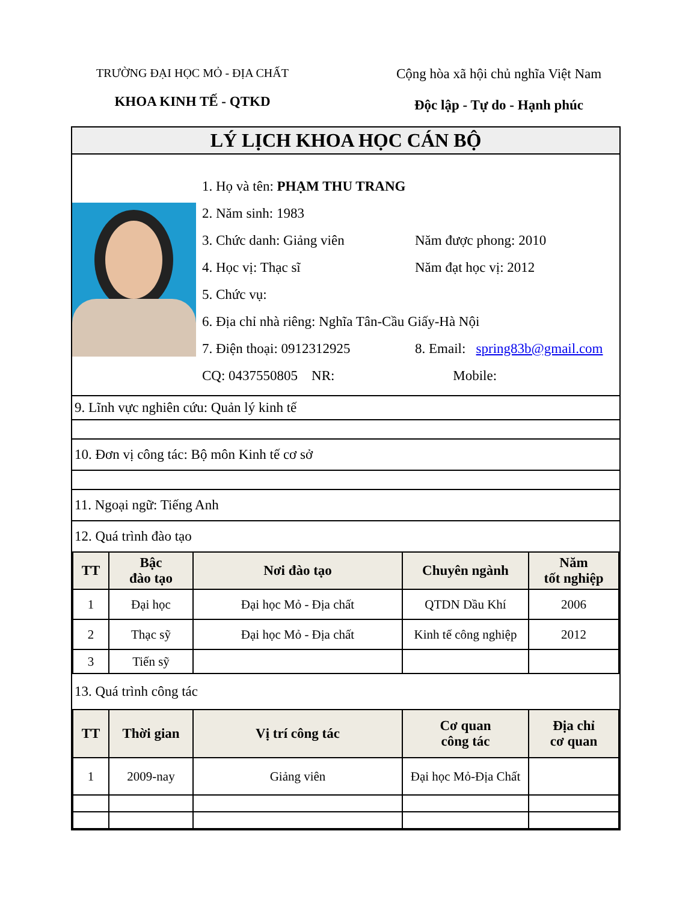TRƯỜNG ĐẠI HỌC MỎ - ĐỊA CHẤT
KHOA KINH TẾ - QTKD
Cộng hòa xã hội chủ nghĩa Việt Nam
Độc lập - Tự do - Hạnh phúc
LÝ LỊCH KHOA HỌC CÁN BỘ
1. Họ và tên: PHẠM THU TRANG
2. Năm sinh: 1983
3. Chức danh: Giảng viên Năm được phong: 2010
4. Học vị: Thạc sĩ Năm đạt học vị: 2012
5. Chức vụ:
6. Địa chỉ nhà riêng: Nghĩa Tân-Cầu Giấy-Hà Nội
7. Điện thoại: 0912312925 8. Email: spring83b@gmail.com
CQ: 0437550805 NR: Mobile:
9. Lĩnh vực nghiên cứu: Quản lý kinh tế
10. Đơn vị công tác: Bộ môn Kinh tế cơ sở
11. Ngoại ngữ: Tiếng Anh
12. Quá trình đào tạo
| TT | Bậc đào tạo | Nơi đào tạo | Chuyên ngành | Năm tốt nghiệp |
| --- | --- | --- | --- | --- |
| 1 | Đại học | Đại học Mỏ - Địa chất | QTDN Dầu Khí | 2006 |
| 2 | Thạc sỹ | Đại học Mỏ - Địa chất | Kinh tế công nghiệp | 2012 |
| 3 | Tiến sỹ | | | |
13. Quá trình công tác
| TT | Thời gian | Vị trí công tác | Cơ quan công tác | Địa chỉ cơ quan |
| --- | --- | --- | --- | --- |
| 1 | 2009-nay | Giảng viên | Đại học Mỏ-Địa Chất | |